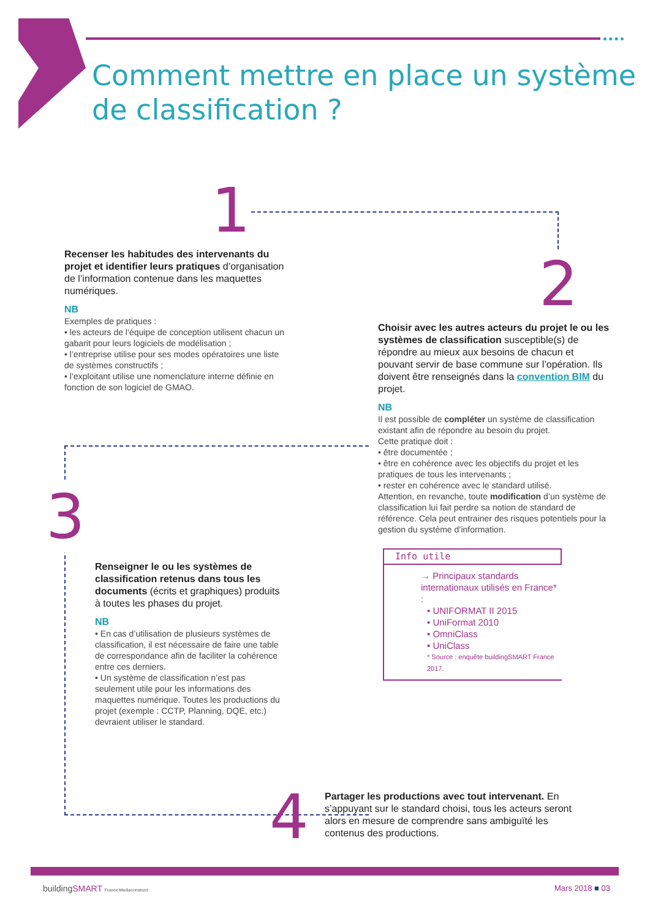Comment mettre en place un système
de classification ?
1
Recenser les habitudes des intervenants du projet et identifier leurs pratiques d’organisation de l’information contenue dans les maquettes numériques.
NB
Exemples de pratiques :
• les acteurs de l’équipe de conception utilisent chacun un gabarit pour leurs logiciels de modélisation ;
• l’entreprise utilise pour ses modes opératoires une liste de systèmes constructifs ;
• l’exploitant utilise une nomenclature interne définie en fonction de son logiciel de GMAO.
2
Choisir avec les autres acteurs du projet le ou les systèmes de classification susceptible(s) de répondre au mieux aux besoins de chacun et pouvant servir de base commune sur l’opération. Ils doivent être renseignés dans la convention BIM du projet.
NB
Il est possible de compléter un système de classification existant afin de répondre au besoin du projet.
Cette pratique doit :
• être documentée ;
• être en cohérence avec les objectifs du projet et les pratiques de tous les intervenants ;
• rester en cohérence avec le standard utilisé.
Attention, en revanche, toute modification d’un système de classification lui fait perdre sa notion de standard de référence. Cela peut entrainer des risques potentiels pour la gestion du système d’information.
Info utile
→ Principaux standards internationaux utilisés en France* :
• UNIFORMAT II 2015
• UniFormat 2010
• OmniClass
• UniClass
* Source : enquête buildingSMART France 2017.
3
Renseigner le ou les systèmes de classification retenus dans tous les documents (écrits et graphiques) produits à toutes les phases du projet.
NB
• En cas d’utilisation de plusieurs systèmes de classification, il est nécessaire de faire une table de correspondance afin de faciliter la cohérence entre ces derniers.
• Un système de classification n’est pas seulement utile pour les informations des maquettes numérique. Toutes les productions du projet (exemple : CCTP, Planning, DQE, etc.) devraient utiliser le standard.
4
Partager les productions avec tout intervenant. En s’appuyant sur le standard choisi, tous les acteurs seront alors en mesure de comprendre sans ambiguïté les contenus des productions.
buildingSMART France Mediaconstruct
Mars 2018 ■ 03